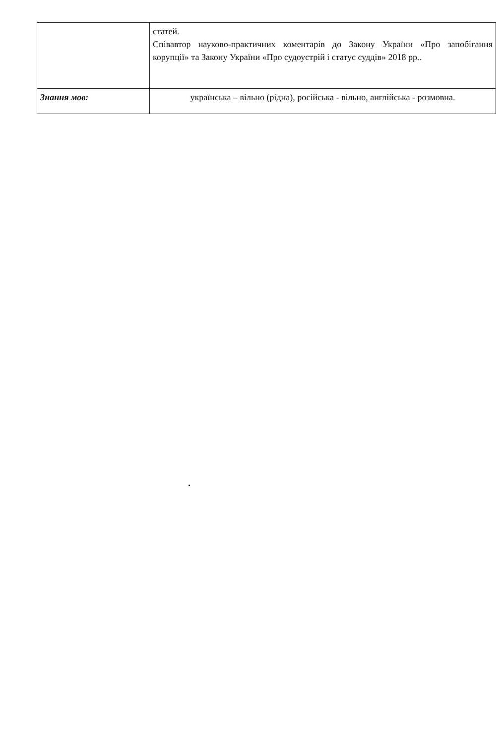| | статей. Співавтор науково-практичних коментарів до Закону України «Про запобігання корупції» та Закону України «Про судоустрій і статус суддів» 2018 рр.. |
| Знання мов: | українська – вільно (рідна), російська - вільно, англійська - розмовна. |